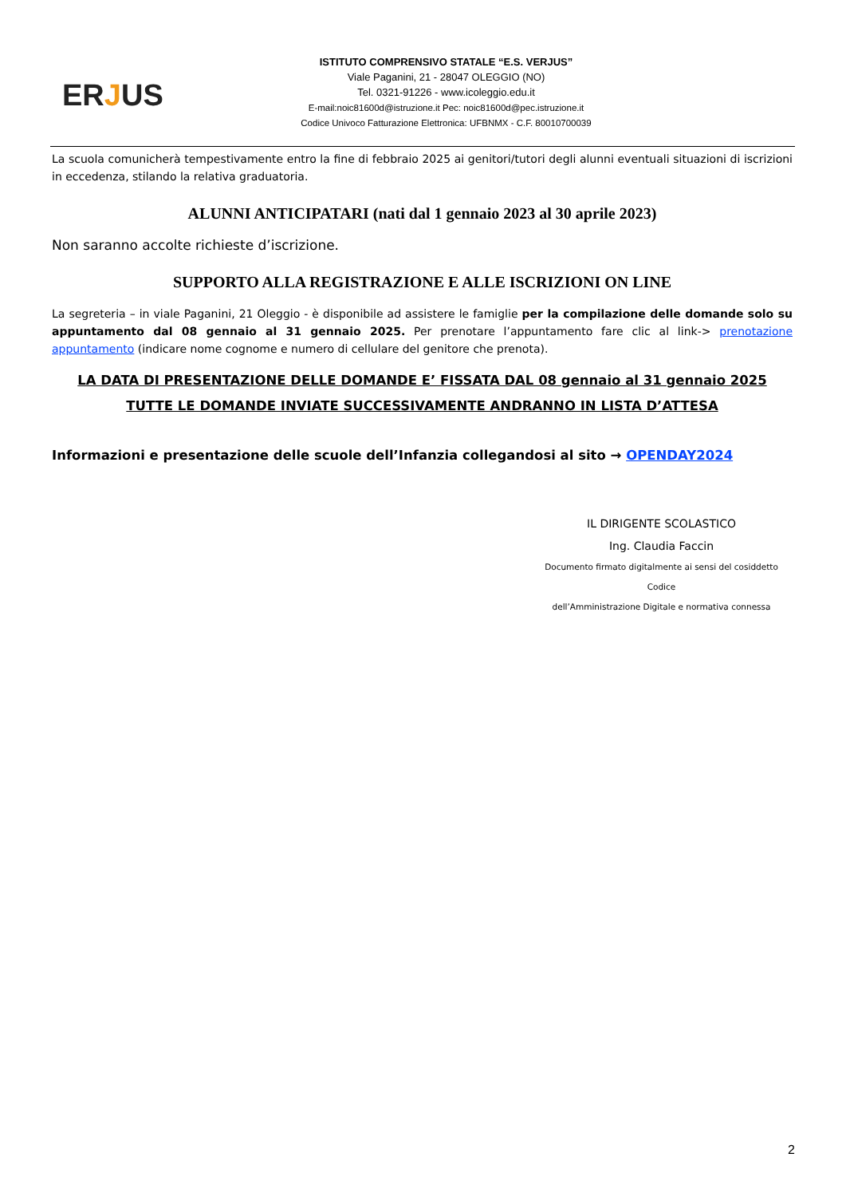ERJUS
ISTITUTO COMPRENSIVO STATALE “E.S. VERJUS”
Viale Paganini, 21 - 28047 OLEGGIO (NO)
Tel. 0321-91226 - www.icoleggio.edu.it
E-mail:noic81600d@istruzione.it Pec: noic81600d@pec.istruzione.it
Codice Univoco Fatturazione Elettronica: UFBNMX - C.F. 80010700039
La scuola comunicherà tempestivamente entro la fine di febbraio 2025 ai genitori/tutori degli alunni eventuali situazioni di iscrizioni in eccedenza, stilando la relativa graduatoria.
ALUNNI ANTICIPATARI (nati dal 1 gennaio 2023 al 30 aprile 2023)
Non saranno accolte richieste d’iscrizione.
SUPPORTO ALLA REGISTRAZIONE E ALLE ISCRIZIONI ON LINE
La segreteria – in viale Paganini, 21 Oleggio - è disponibile ad assistere le famiglie per la compilazione delle domande solo su appuntamento dal 08 gennaio al 31 gennaio 2025. Per prenotare l’appuntamento fare clic al link-> prenotazione appuntamento (indicare nome cognome e numero di cellulare del genitore che prenota).
LA DATA DI PRESENTAZIONE DELLE DOMANDE E’ FISSATA DAL 08 gennaio al 31 gennaio 2025
TUTTE LE DOMANDE INVIATE SUCCESSIVAMENTE ANDRANNO IN LISTA D’ATTESA
Informazioni e presentazione delle scuole dell’Infanzia collegandosi al sito → OPENDAY2024
IL DIRIGENTE SCOLASTICO
Ing. Claudia Faccin
Documento firmato digitalmente ai sensi del cosiddetto Codice
dell’Amministrazione Digitale e normativa connessa
2